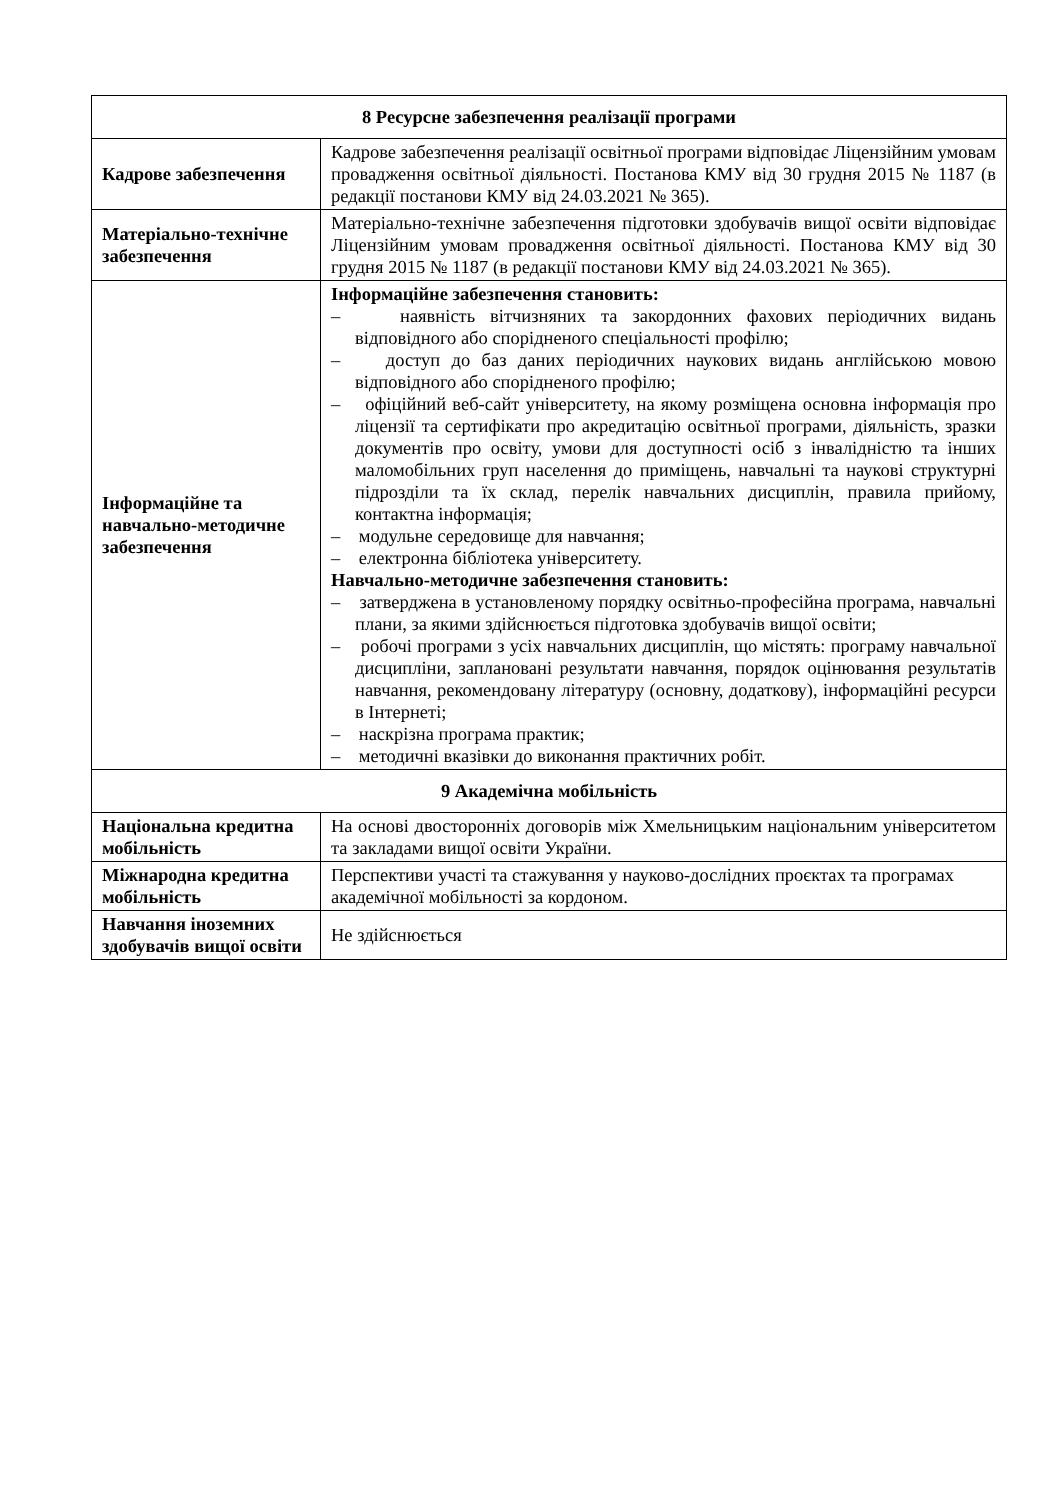| 8 Ресурсне забезпечення реалізації програми | |
| --- | --- |
| Кадрове забезпечення | Кадрове забезпечення реалізації освітньої програми відповідає Ліцензійним умовам провадження освітньої діяльності. Постанова КМУ від 30 грудня 2015 № 1187 (в редакції постанови КМУ від 24.03.2021 № 365). |
| Матеріально-технічне забезпечення | Матеріально-технічне забезпечення підготовки здобувачів вищої освіти відповідає Ліцензійним умовам провадження освітньої діяльності. Постанова КМУ від 30 грудня 2015 № 1187 (в редакції постанови КМУ від 24.03.2021 № 365). |
| Інформаційне та навчально-методичне забезпечення | Інформаційне забезпечення становить: – наявність вітчизняних та закордонних фахових періодичних видань відповідного або спорідненого спеціальності профілю; – доступ до баз даних періодичних наукових видань англійською мовою відповідного або спорідненого профілю; – офіційний веб-сайт університету, на якому розміщена основна інформація про ліцензії та сертифікати про акредитацію освітньої програми, діяльність, зразки документів про освіту, умови для доступності осіб з інвалідністю та інших маломобільних груп населення до приміщень, навчальні та наукові структурні підрозділи та їх склад, перелік навчальних дисциплін, правила прийому, контактна інформація; – модульне середовище для навчання; – електронна бібліотека університету. Навчально-методичне забезпечення становить: – затверджена в установленому порядку освітньо-професійна програма, навчальні плани, за якими здійснюється підготовка здобувачів вищої освіти; – робочі програми з усіх навчальних дисциплін, що містять: програму навчальної дисципліни, заплановані результати навчання, порядок оцінювання результатів навчання, рекомендовану літературу (основну, додаткову), інформаційні ресурси в Інтернеті; – наскрізна програма практик; – методичні вказівки до виконання практичних робіт. |
| 9 Академічна мобільність | |
| Національна кредитна мобільність | На основі двосторонніх договорів між Хмельницьким національним університетом та закладами вищої освіти України. |
| Міжнародна кредитна мобільність | Перспективи участі та стажування у науково-дослідних проєктах та програмах академічної мобільності за кордоном. |
| Навчання іноземних здобувачів вищої освіти | Не здійснюється |